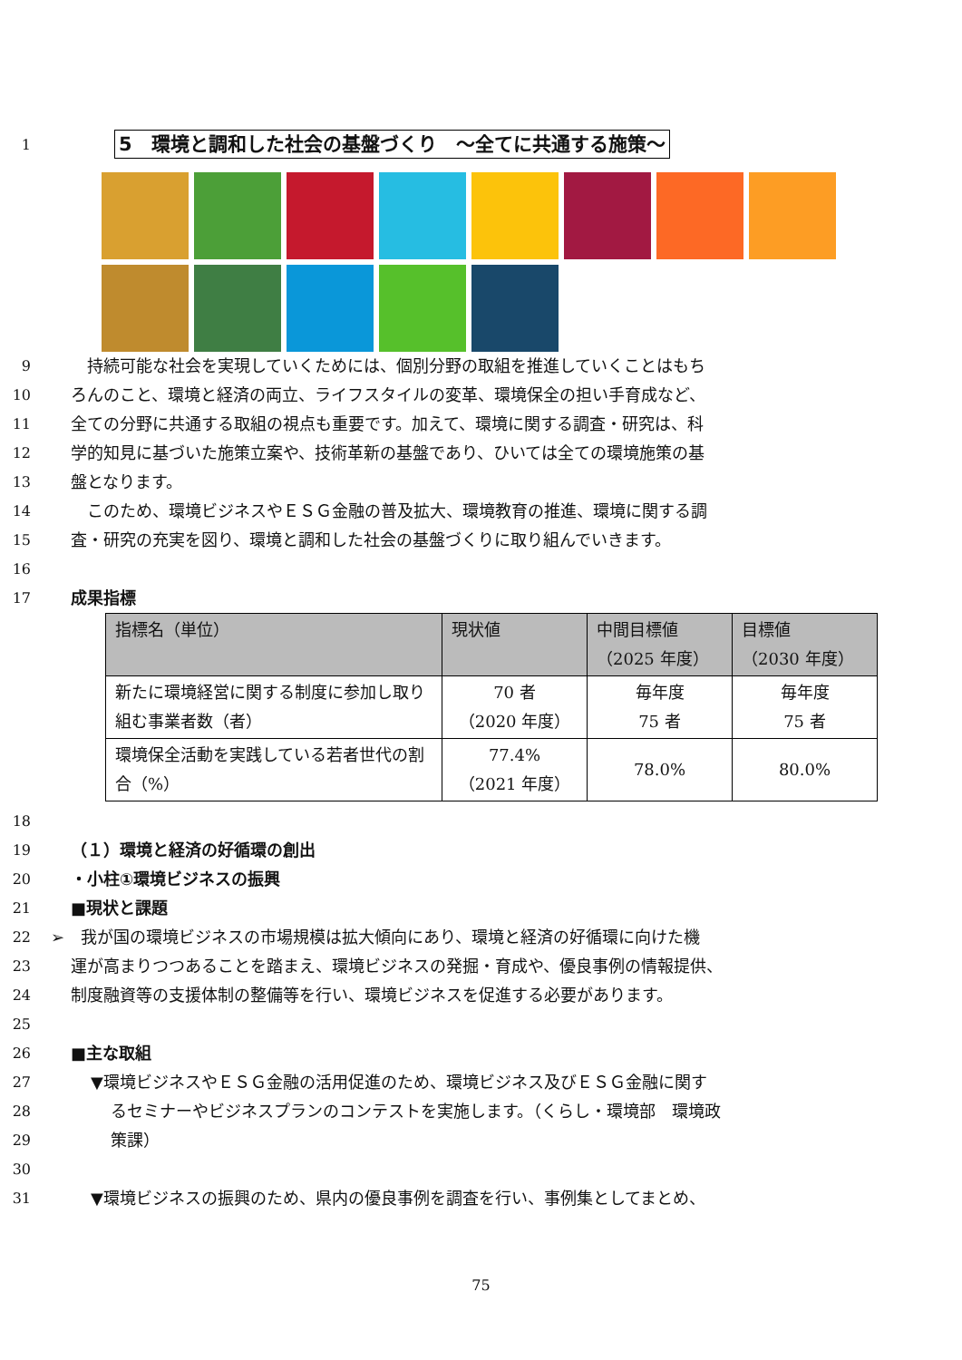1
5　環境と調和した社会の基盤づくり　～全てに共通する施策～
9 　持続可能な社会を実現していくためには、個別分野の取組を推進していくことはもち
10 ろんのこと、環境と経済の両立、ライフスタイルの変革、環境保全の担い手育成など、
11 全ての分野に共通する取組の視点も重要です。加えて、環境に関する調査・研究は、科
12 学的知見に基づいた施策立案や、技術革新の基盤であり、ひいては全ての環境施策の基
13 盤となります。
14 　このため、環境ビジネスやＥＳＧ金融の普及拡大、環境教育の推進、環境に関する調
15 査・研究の充実を図り、環境と調和した社会の基盤づくりに取り組んでいきます。
16
17 成果指標
| 指標名（単位） | 現状値 | 中間目標値 （2025 年度） | 目標値 （2030 年度） |
| --- | --- | --- | --- |
| 新たに環境経営に関する制度に参加し取り組む事業者数（者） | 70 者 （2020 年度） | 毎年度 75 者 | 毎年度 75 者 |
| 環境保全活動を実践している若者世代の割合（%） | 77.4% （2021 年度） | 78.0% | 80.0% |
18
19 （１）環境と経済の好循環の創出
20 ・小柱①環境ビジネスの振興
21 ■現状と課題
22 ➢　我が国の環境ビジネスの市場規模は拡大傾向にあり、環境と経済の好循環に向けた機
23 運が高まりつつあることを踏まえ、環境ビジネスの発掘・育成や、優良事例の情報提供、
24 制度融資等の支援体制の整備等を行い、環境ビジネスを促進する必要があります。
25
26 ■主な取組
27 ▼環境ビジネスやＥＳＧ金融の活用促進のため、環境ビジネス及びＥＳＧ金融に関す
28 るセミナーやビジネスプランのコンテストを実施します。（くらし・環境部　環境政
29 策課）
30
31 ▼環境ビジネスの振興のため、県内の優良事例を調査を行い、事例集としてまとめ、
75